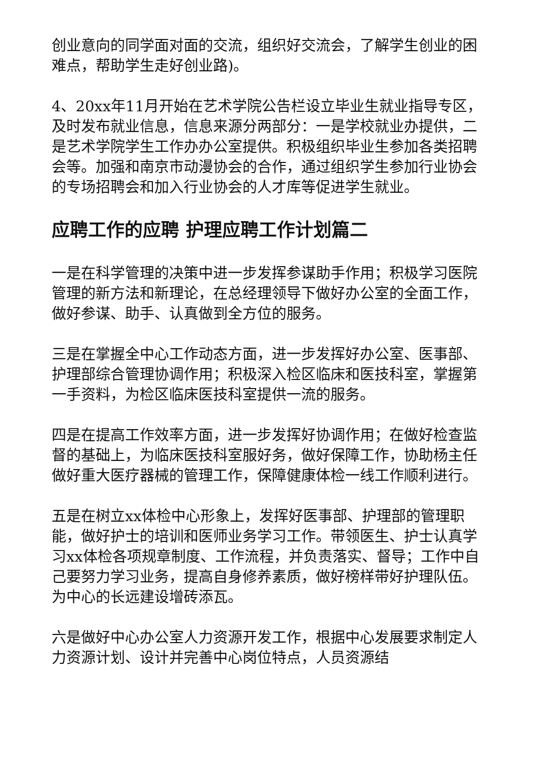创业意向的同学面对面的交流，组织好交流会，了解学生创业的困难点，帮助学生走好创业路)。
4、20xx年11月开始在艺术学院公告栏设立毕业生就业指导专区，及时发布就业信息，信息来源分两部分：一是学校就业办提供，二是艺术学院学生工作办办公室提供。积极组织毕业生参加各类招聘会等。加强和南京市动漫协会的合作，通过组织学生参加行业协会的专场招聘会和加入行业协会的人才库等促进学生就业。
应聘工作的应聘 护理应聘工作计划篇二
一是在科学管理的决策中进一步发挥参谋助手作用；积极学习医院管理的新方法和新理论，在总经理领导下做好办公室的全面工作，做好参谋、助手、认真做到全方位的服务。
三是在掌握全中心工作动态方面，进一步发挥好办公室、医事部、护理部综合管理协调作用；积极深入检区临床和医技科室，掌握第一手资料，为检区临床医技科室提供一流的服务。
四是在提高工作效率方面，进一步发挥好协调作用；在做好检查监督的基础上，为临床医技科室服好务，做好保障工作，协助杨主任做好重大医疗器械的管理工作，保障健康体检一线工作顺利进行。
五是在树立xx体检中心形象上，发挥好医事部、护理部的管理职能，做好护士的培训和医师业务学习工作。带领医生、护士认真学习xx体检各项规章制度、工作流程，并负责落实、督导；工作中自己要努力学习业务，提高自身修养素质，做好榜样带好护理队伍。为中心的长远建设增砖添瓦。
六是做好中心办公室人力资源开发工作，根据中心发展要求制定人力资源计划、设计并完善中心岗位特点，人员资源结